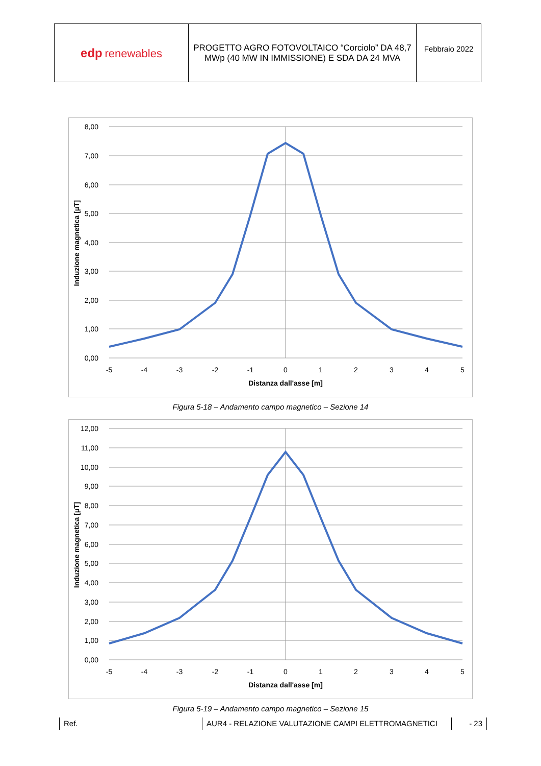| edp renewables | PROGETTO AGRO FOTOVOLTAICO “Corciolo” DA 48,7 MWp (40 MW IN IMMISSIONE) E SDA DA 24 MVA | Febbraio 2022 |
8,00
7,00
6,00
5,00
4,00
3,00
2,00
1,00
0,00
-5
-4
-3
-2
-1
0
1
2
3
4
5
Distanza dall'asse [m]
Induzione magnetica [µT]
Figura 5-18 – Andamento campo magnetico – Sezione 14
12,00
11,00
10,00
9,00
8,00
7,00
6,00
5,00
4,00
3,00
2,00
1,00
0,00
-5
-4
-3
-2
-1
0
1
2
3
4
5
Distanza dall'asse [m]
Induzione magnetica [µT]
Figura 5-19 – Andamento campo magnetico – Sezione 15
Ref. AUR4 - RELAZIONE VALUTAZIONE CAMPI ELETTROMAGNETICI - 23